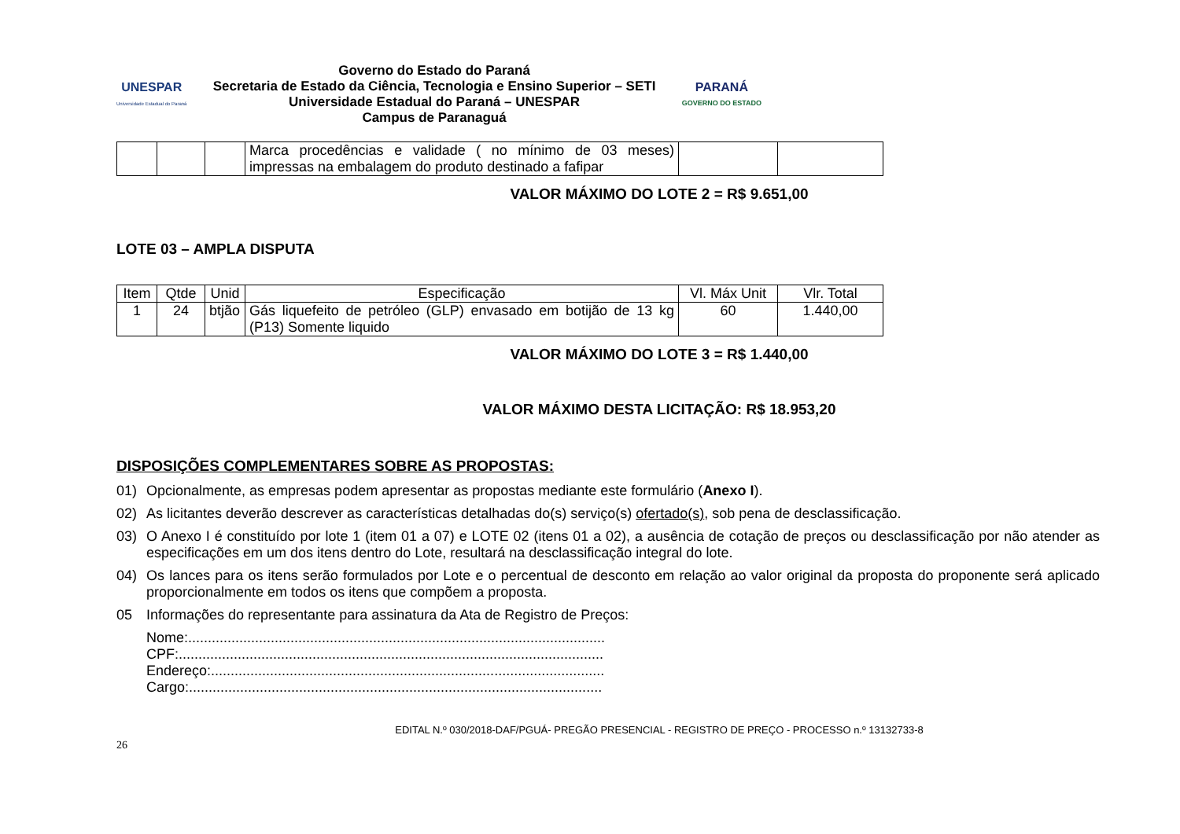UNESPAR
Universidade Estadual do Paraná
Governo do Estado do Paraná
Secretaria de Estado da Ciência, Tecnologia e Ensino Superior – SETI
Universidade Estadual do Paraná – UNESPAR
Campus de Paranaguá
PARANÁ
GOVERNO DO ESTADO
| | | | Marca procedências e validade ( no mínimo de 03 meses) impressas na embalagem do produto destinado a fafipar | | |
VALOR MÁXIMO DO LOTE 2 = R$ 9.651,00
LOTE 03 – AMPLA DISPUTA
| Item | Qtde | Unid | Especificação | Vl. Máx Unit | Vlr. Total |
| --- | --- | --- | --- | --- | --- |
| 1 | 24 | btjão | Gás liquefeito de petróleo (GLP) envasado em botijão de 13 kg (P13) Somente liquido | 60 | 1.440,00 |
VALOR MÁXIMO DO LOTE 3 = R$ 1.440,00
VALOR MÁXIMO DESTA LICITAÇÃO: R$ 18.953,20
DISPOSIÇÕES COMPLEMENTARES SOBRE AS PROPOSTAS:
01) Opcionalmente, as empresas podem apresentar as propostas mediante este formulário (Anexo I).
02) As licitantes deverão descrever as características detalhadas do(s) serviço(s) ofertado(s), sob pena de desclassificação.
03) O Anexo I é constituído por lote 1 (item 01 a 07) e LOTE 02 (itens 01 a 02), a ausência de cotação de preços ou desclassificação por não atender as especificações em um dos itens dentro do Lote, resultará na desclassificação integral do lote.
04) Os lances para os itens serão formulados por Lote e o percentual de desconto em relação ao valor original da proposta do proponente será aplicado proporcionalmente em todos os itens que compõem a proposta.
05 Informações do representante para assinatura da Ata de Registro de Preços:
Nome:..........................................................................................................
CPF:............................................................................................................
Endereço:....................................................................................................
Cargo:.........................................................................................................
EDITAL N.º 030/2018-DAF/PGUÁ- PREGÃO PRESENCIAL - REGISTRO DE PREÇO - PROCESSO n.º 13132733-8
26